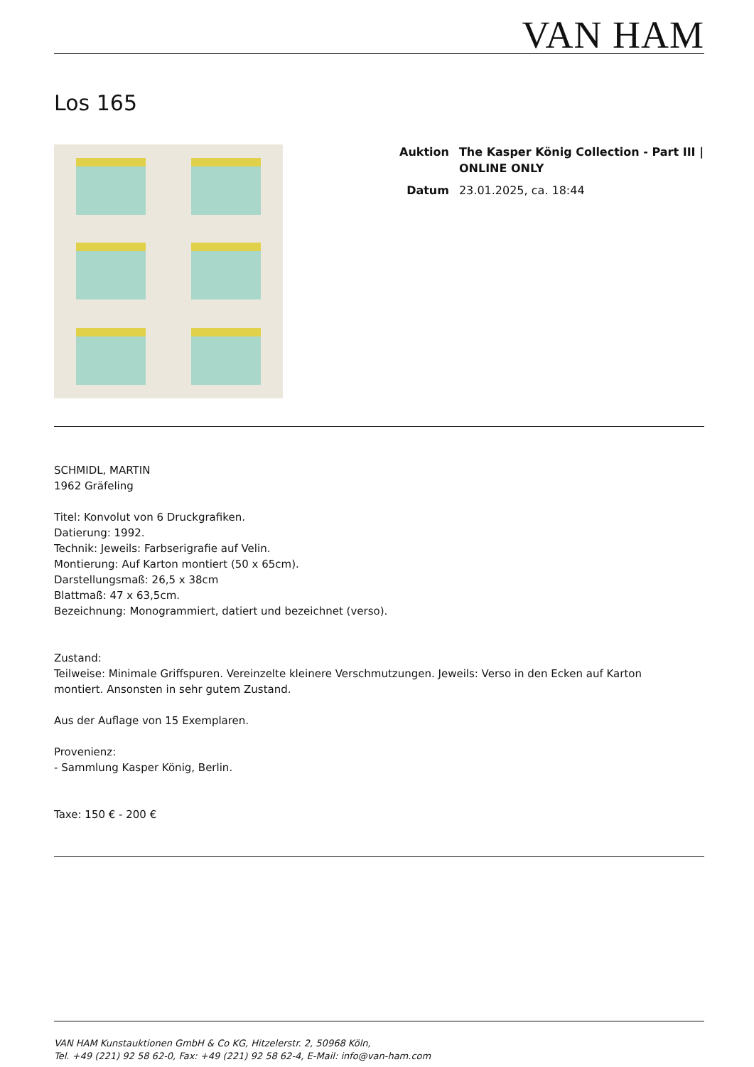VAN HAM
Los 165
| Auktion | The Kasper König Collection - Part III / ONLINE ONLY |
| Datum | 23.01.2025, ca. 18:44 |
SCHMIDL, MARTIN
1962 Gräfeling
Titel: Konvolut von 6 Druckgrafiken.
Datierung: 1992.
Technik: Jeweils: Farbserigrafie auf Velin.
Montierung: Auf Karton montiert (50 x 65cm).
Darstellungsmaß: 26,5 x 38cm
Blattmaß: 47 x 63,5cm.
Bezeichnung: Monogrammiert, datiert und bezeichnet (verso).
Zustand:
Teilweise: Minimale Griffspuren. Vereinzelte kleinere Verschmutzungen. Jeweils: Verso in den Ecken auf Karton
montiert. Ansonsten in sehr gutem Zustand.
Aus der Auflage von 15 Exemplaren.
Provenienz:
- Sammlung Kasper König, Berlin.
Taxe: 150 € - 200 €
VAN HAM Kunstauktionen GmbH & Co KG, Hitzelerstr. 2, 50968 Köln,
Tel. +49 (221) 92 58 62-0, Fax: +49 (221) 92 58 62-4, E-Mail: info@van-ham.com